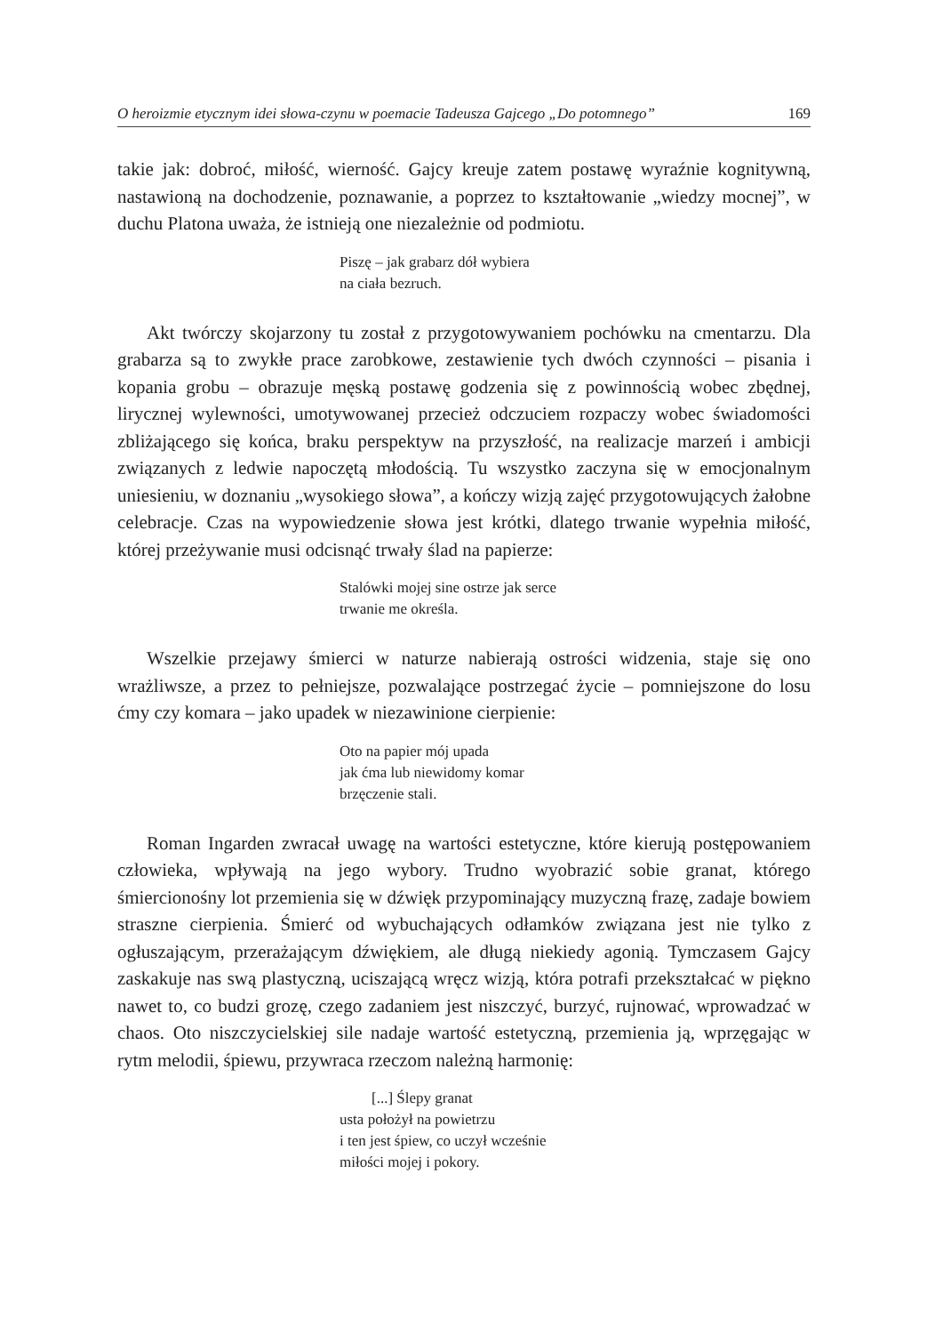O heroizmie etycznym idei słowa-czynu w poemacie Tadeusza Gajcego „Do potomnego” 169
takie jak: dobroć, miłość, wierność. Gajcy kreuje zatem postawę wyraźnie kognitywną, nastawioną na dochodzenie, poznawanie, a poprzez to kształtowanie „wiedzy mocnej”, w duchu Platona uważa, że istnieją one niezależnie od podmiotu.
Piszę – jak grabarz dół wybiera
na ciała bezruch.
Akt twórczy skojarzony tu został z przygotowywaniem pochówku na cmentarzu. Dla grabarza są to zwykłe prace zarobkowe, zestawienie tych dwóch czynności – pisania i kopania grobu – obrazuje męską postawę godzenia się z powinnością wobec zbędnej, lirycznej wylewności, umotywowanej przecież odczuciem rozpaczy wobec świadomości zbliżającego się końca, braku perspektyw na przyszłość, na realizacje marzeń i ambicji związanych z ledwie napoczętą młodością. Tu wszystko zaczyna się w emocjonalnym uniesieniu, w doznaniu „wysokiego słowa”, a kończy wizją zajęć przygotowujących żałobne celebracje. Czas na wypowiedzenie słowa jest krótki, dlatego trwanie wypełnia miłość, której przeżywanie musi odcisnąć trwały ślad na papierze:
Stalówki mojej sine ostrze jak serce
trwanie me określa.
Wszelkie przejawy śmierci w naturze nabierają ostrości widzenia, staje się ono wrażliwsze, a przez to pełniejsze, pozwalające postrzegać życie – pomniejszone do losu ćmy czy komara – jako upadek w niezawinione cierpienie:
Oto na papier mój upada
jak ćma lub niewidomy komar
brzęczenie stali.
Roman Ingarden zwracał uwagę na wartości estetyczne, które kierują postępowaniem człowieka, wpływają na jego wybory. Trudno wyobrazić sobie granat, którego śmiercionośny lot przemienia się w dźwięk przypominający muzyczną frazę, zadaje bowiem straszne cierpienia. Śmierć od wybuchających odłamków związana jest nie tylko z ogłuszającym, przerażającym dźwiękiem, ale długą niekiedy agonią. Tymczasem Gajcy zaskakuje nas swą plastyczną, uciszającą wręcz wizją, która potrafi przekształcać w piękno nawet to, co budzi grozę, czego zadaniem jest niszczyć, burzyć, rujnować, wprowadzać w chaos. Oto niszczycielskiej sile nadaje wartość estetyczną, przemienia ją, wprzęgając w rytm melodii, śpiewu, przywraca rzeczom należną harmonię:
[...] Ślepy granat
usta położył na powietrzu
i ten jest śpiew, co uczył wcześnie
miłości mojej i pokory.